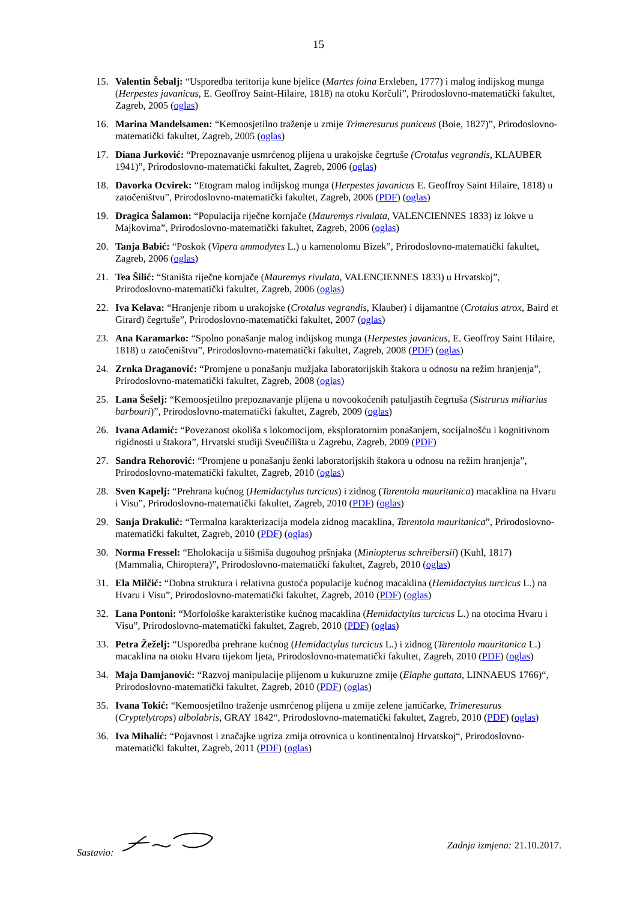15
15. Valentin Šebalj: “Usporedba teritorija kune bjelice (Martes foina Erxleben, 1777) i malog indijskog munga (Herpestes javanicus, E. Geoffroy Saint-Hilaire, 1818) na otoku Korčuli”, Prirodoslovno-matematički fakultet, Zagreb, 2005 (oglas)
16. Marina Mandelsamen: “Kemoosjetilno traženje u zmije Trimeresurus puniceus (Boie, 1827)”, Prirodoslovno-matematički fakultet, Zagreb, 2005 (oglas)
17. Diana Jurković: “Prepoznavanje usmrćenog plijena u urakojske čegrtuše (Crotalus vegrandis, KLAUBER 1941)”, Prirodoslovno-matematički fakultet, Zagreb, 2006 (oglas)
18. Davorka Ocvirek: “Etogram malog indijskog munga (Herpestes javanicus E. Geoffroy Saint Hilaire, 1818) u zatočeništvu”, Prirodoslovno-matematički fakultet, Zagreb, 2006 (PDF) (oglas)
19. Dragica Šalamon: “Populacija riječne kornjače (Mauremys rivulata, VALENCIENNES 1833) iz lokve u Majkovima”, Prirodoslovno-matematički fakultet, Zagreb, 2006 (oglas)
20. Tanja Babić: “Poskok (Vipera ammodytes L.) u kamenolomu Bizek”, Prirodoslovno-matematički fakultet, Zagreb, 2006 (oglas)
21. Tea Šilić: “Staništa riječne kornjače (Mauremys rivulata, VALENCIENNES 1833) u Hrvatskoj”, Prirodoslovno-matematički fakultet, Zagreb, 2006 (oglas)
22. Iva Kelava: “Hranjenje ribom u urakojske (Crotalus vegrandis, Klauber) i dijamantne (Crotalus atrox, Baird et Girard) čegrtuše”, Prirodoslovno-matematički fakultet, 2007 (oglas)
23. Ana Karamarko: “Spolno ponašanje malog indijskog munga (Herpestes javanicus, E. Geoffroy Saint Hilaire, 1818) u zatočeništvu”, Prirodoslovno-matematički fakultet, Zagreb, 2008 (PDF) (oglas)
24. Zrnka Draganović: “Promjene u ponašanju mužjaka laboratorijskih štakora u odnosu na režim hranjenja”, Prirodoslovno-matematički fakultet, Zagreb, 2008 (oglas)
25. Lana Šešelj: “Kemoosjetilno prepoznavanje plijena u novookoćenih patuljastih čegrtuša (Sistrurus miliarius barbouri)”, Prirodoslovno-matematički fakultet, Zagreb, 2009 (oglas)
26. Ivana Adamić: “Povezanost okoliša s lokomocijom, eksploratornim ponašanjem, socijalnošću i kognitivnom rigidnosti u štakora”, Hrvatski studiji Sveučilišta u Zagrebu, Zagreb, 2009 (PDF)
27. Sandra Rehorović: “Promjene u ponašanju ženki laboratorijskih štakora u odnosu na režim hranjenja”, Prirodoslovno-matematički fakultet, Zagreb, 2010 (oglas)
28. Sven Kapelj: “Prehrana kućnog (Hemidactylus turcicus) i zidnog (Tarentola mauritanica) macaklina na Hvaru i Visu”, Prirodoslovno-matematički fakultet, Zagreb, 2010 (PDF) (oglas)
29. Sanja Drakulić: “Termalna karakterizacija modela zidnog macaklina, Tarentola mauritanica”, Prirodoslovno-matematički fakultet, Zagreb, 2010 (PDF) (oglas)
30. Norma Fressel: “Eholokacija u šišmiša dugouhog pršnjaka (Miniopterus schreibersii) (Kuhl, 1817) (Mammalia, Chiroptera)”, Prirodoslovno-matematički fakultet, Zagreb, 2010 (oglas)
31. Ela Milčić: “Dobna struktura i relativna gustoća populacije kućnog macaklina (Hemidactylus turcicus L.) na Hvaru i Visu”, Prirodoslovno-matematički fakultet, Zagreb, 2010 (PDF) (oglas)
32. Lana Pontoni: “Morfološke karakteristike kućnog macaklina (Hemidactylus turcicus L.) na otocima Hvaru i Visu”, Prirodoslovno-matematički fakultet, Zagreb, 2010 (PDF) (oglas)
33. Petra Žeželj: “Usporedba prehrane kućnog (Hemidactylus turcicus L.) i zidnog (Tarentola mauritanica L.) macaklina na otoku Hvaru tijekom ljeta, Prirodoslovno-matematički fakultet, Zagreb, 2010 (PDF) (oglas)
34. Maja Damjanović: “Razvoj manipulacije plijenom u kukuruzne zmije (Elaphe guttata, LINNAEUS 1766)“, Prirodoslovno-matematički fakultet, Zagreb, 2010 (PDF) (oglas)
35. Ivana Tokić: “Kemoosjetilno traženje usmrćenog plijena u zmije zelene jamičarke, Trimeresurus (Cryptelytrops) albolabris, GRAY 1842“, Prirodoslovno-matematički fakultet, Zagreb, 2010 (PDF) (oglas)
36. Iva Mihalić: “Pojavnost i značajke ugriza zmija otrovnica u kontinentalnoj Hrvatskoj“, Prirodoslovno-matematički fakultet, Zagreb, 2011 (PDF) (oglas)
Sastavio: Zadnja izmjena: 21.10.2017.